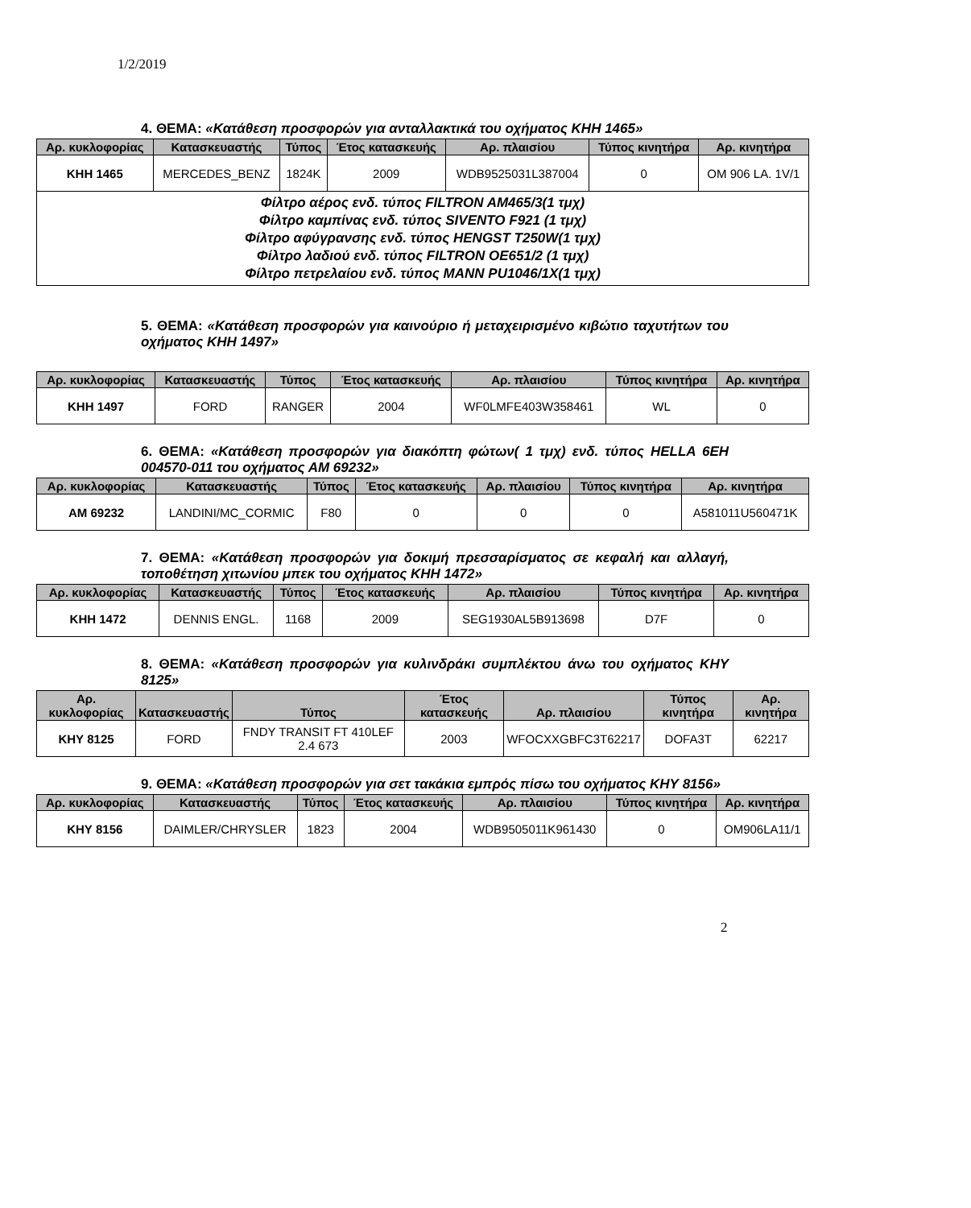1/2/2019
4. ΘΕΜΑ: «Κατάθεση προσφορών για ανταλλακτικά του οχήματος ΚΗΗ 1465»
| Αρ. κυκλοφορίας | Κατασκευαστής | Τύπος | Έτος κατασκευής | Αρ. πλαισίου | Τύπος κινητήρα | Αρ. κινητήρα |
| --- | --- | --- | --- | --- | --- | --- |
| ΚΗΗ 1465 | MERCEDES_BENZ | 1824K | 2009 | WDB9525031L387004 | 0 | OM 906 LA. 1V/1 |
| Φίλτρο αέρος ενδ. τύπος FILTRON AM465/3(1 τμχ) Φίλτρο καμπίνας ενδ. τύπος SIVENTO F921 (1 τμχ) Φίλτρο αφύγρανσης ενδ. τύπος HENGST T250W(1 τμχ) Φίλτρο λαδιού ενδ. τύπος FILTRON OE651/2 (1 τμχ) Φίλτρο πετρελαίου ενδ. τύπος MANN PU1046/1X(1 τμχ) | | | | | | |
5. ΘΕΜΑ: «Κατάθεση προσφορών για καινούριο ή μεταχειρισμένο κιβώτιο ταχυτήτων του οχήματος ΚΗΗ 1497»
| Αρ. κυκλοφορίας | Κατασκευαστής | Τύπος | Έτος κατασκευής | Αρ. πλαισίου | Τύπος κινητήρα | Αρ. κινητήρα |
| --- | --- | --- | --- | --- | --- | --- |
| ΚΗΗ 1497 | FORD | RANGER | 2004 | WF0LMFE403W358461 | WL | 0 |
6. ΘΕΜΑ: «Κατάθεση προσφορών για διακόπτη φώτων( 1 τμχ) ενδ. τύπος HELLA 6EH 004570-011 του οχήματος ΑΜ 69232»
| Αρ. κυκλοφορίας | Κατασκευαστής | Τύπος | Έτος κατασκευής | Αρ. πλαισίου | Τύπος κινητήρα | Αρ. κινητήρα |
| --- | --- | --- | --- | --- | --- | --- |
| ΑΜ 69232 | LANDINI/MC_CORMIC | F80 | 0 | 0 | 0 | A581011U560471K |
7. ΘΕΜΑ: «Κατάθεση προσφορών για δοκιμή πρεσσαρίσματος σε κεφαλή και αλλαγή, τοποθέτηση χιτωνίου μπεκ του οχήματος ΚΗΗ 1472»
| Αρ. κυκλοφορίας | Κατασκευαστής | Τύπος | Έτος κατασκευής | Αρ. πλαισίου | Τύπος κινητήρα | Αρ. κινητήρα |
| --- | --- | --- | --- | --- | --- | --- |
| ΚΗΗ 1472 | DENNIS ENGL. | 1168 | 2009 | SEG1930AL5B913698 | D7F | 0 |
8. ΘΕΜΑ: «Κατάθεση προσφορών για κυλινδράκι συμπλέκτου άνω του οχήματος ΚΗΥ 8125»
| Αρ. κυκλοφορίας | Κατασκευαστής | Τύπος | Έτος κατασκευής | Αρ. πλαισίου | Τύπος κινητήρα | Αρ. κινητήρα |
| --- | --- | --- | --- | --- | --- | --- |
| ΚΗΥ 8125 | FORD | FNDY TRANSIT FT 410LEF 2.4 673 | 2003 | WFOCXXGBFC3T62217 | DOFA3T | 62217 |
9. ΘΕΜΑ: «Κατάθεση προσφορών για σετ τακάκια εμπρός πίσω του οχήματος ΚΗΥ 8156»
| Αρ. κυκλοφορίας | Κατασκευαστής | Τύπος | Έτος κατασκευής | Αρ. πλαισίου | Τύπος κινητήρα | Αρ. κινητήρα |
| --- | --- | --- | --- | --- | --- | --- |
| ΚΗΥ 8156 | DAIMLER/CHRYSLER | 1823 | 2004 | WDB9505011K961430 | 0 | OM906LA11/1 |
2